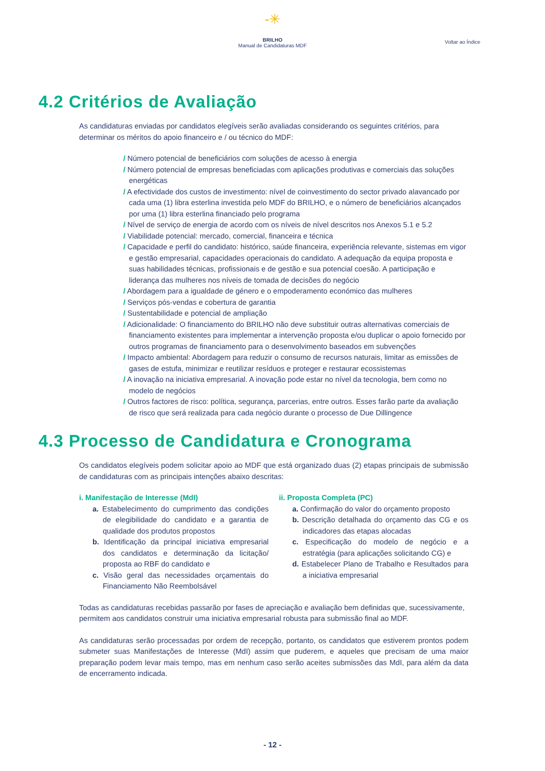-✳
BRILHO
Manual de Candidaturas MDF
Voltar ao Índice
4.2 Critérios de Avaliação
As candidaturas enviadas por candidatos elegíveis serão avaliadas considerando os seguintes critérios, para determinar os méritos do apoio financeiro e / ou técnico do MDF:
/ Número potencial de beneficiários com soluções de acesso à energia
/ Número potencial de empresas beneficiadas com aplicações produtivas e comerciais das soluções energéticas
/ A efectividade dos custos de investimento: nível de coinvestimento do sector privado alavancado por cada uma (1) libra esterlina investida pelo MDF do BRILHO, e o número de beneficiários alcançados por uma (1) libra esterlina financiado pelo programa
/ Nível de serviço de energia de acordo com os níveis de nível descritos nos Anexos 5.1 e 5.2
/ Viabilidade potencial: mercado, comercial, financeira e técnica
/ Capacidade e perfil do candidato: histórico, saúde financeira, experiência relevante, sistemas em vigor e gestão empresarial, capacidades operacionais do candidato. A adequação da equipa proposta e suas habilidades técnicas, profissionais e de gestão e sua potencial coesão. A participação e liderança das mulheres nos níveis de tomada de decisões do negócio
/ Abordagem para a igualdade de género e o empoderamento económico das mulheres
/ Serviços pós-vendas e cobertura de garantia
/ Sustentabilidade e potencial de ampliação
/ Adicionalidade: O financiamento do BRILHO não deve substituir outras alternativas comerciais de financiamento existentes para implementar a intervenção proposta e/ou duplicar o apoio fornecido por outros programas de financiamento para o desenvolvimento baseados em subvenções
/ Impacto ambiental: Abordagem para reduzir o consumo de recursos naturais, limitar as emissões de gases de estufa, minimizar e reutilizar resíduos e proteger e restaurar ecossistemas
/ A inovação na iniciativa empresarial. A inovação pode estar no nível da tecnologia, bem como no modelo de negócios
/ Outros factores de risco: política, segurança, parcerias, entre outros. Esses farão parte da avaliação de risco que será realizada para cada negócio durante o processo de Due Dillingence
4.3 Processo de Candidatura e Cronograma
Os candidatos elegíveis podem solicitar apoio ao MDF que está organizado duas (2) etapas principais de submissão de candidaturas com as principais intenções abaixo descritas:
i. Manifestação de Interesse (MdI)
a. Estabelecimento do cumprimento das condições de elegibilidade do candidato e a garantia de qualidade dos produtos propostos
b. Identificação da principal iniciativa empresarial dos candidatos e determinação da licitação/ proposta ao RBF do candidato e
c. Visão geral das necessidades orçamentais do Financiamento Não Reembolsável
ii. Proposta Completa (PC)
a. Confirmação do valor do orçamento proposto
b. Descrição detalhada do orçamento das CG e os indicadores das etapas alocadas
c. Especificação do modelo de negócio e a estratégia (para aplicações solicitando CG) e
d. Estabelecer Plano de Trabalho e Resultados para a iniciativa empresarial
Todas as candidaturas recebidas passarão por fases de apreciação e avaliação bem definidas que, sucessivamente, permitem aos candidatos construir uma iniciativa empresarial robusta para submissão final ao MDF.
As candidaturas serão processadas por ordem de recepção, portanto, os candidatos que estiverem prontos podem submeter suas Manifestações de Interesse (MdI) assim que puderem, e aqueles que precisam de uma maior preparação podem levar mais tempo, mas em nenhum caso serão aceites submissões das MdI, para além da data de encerramento indicada.
- 12 -